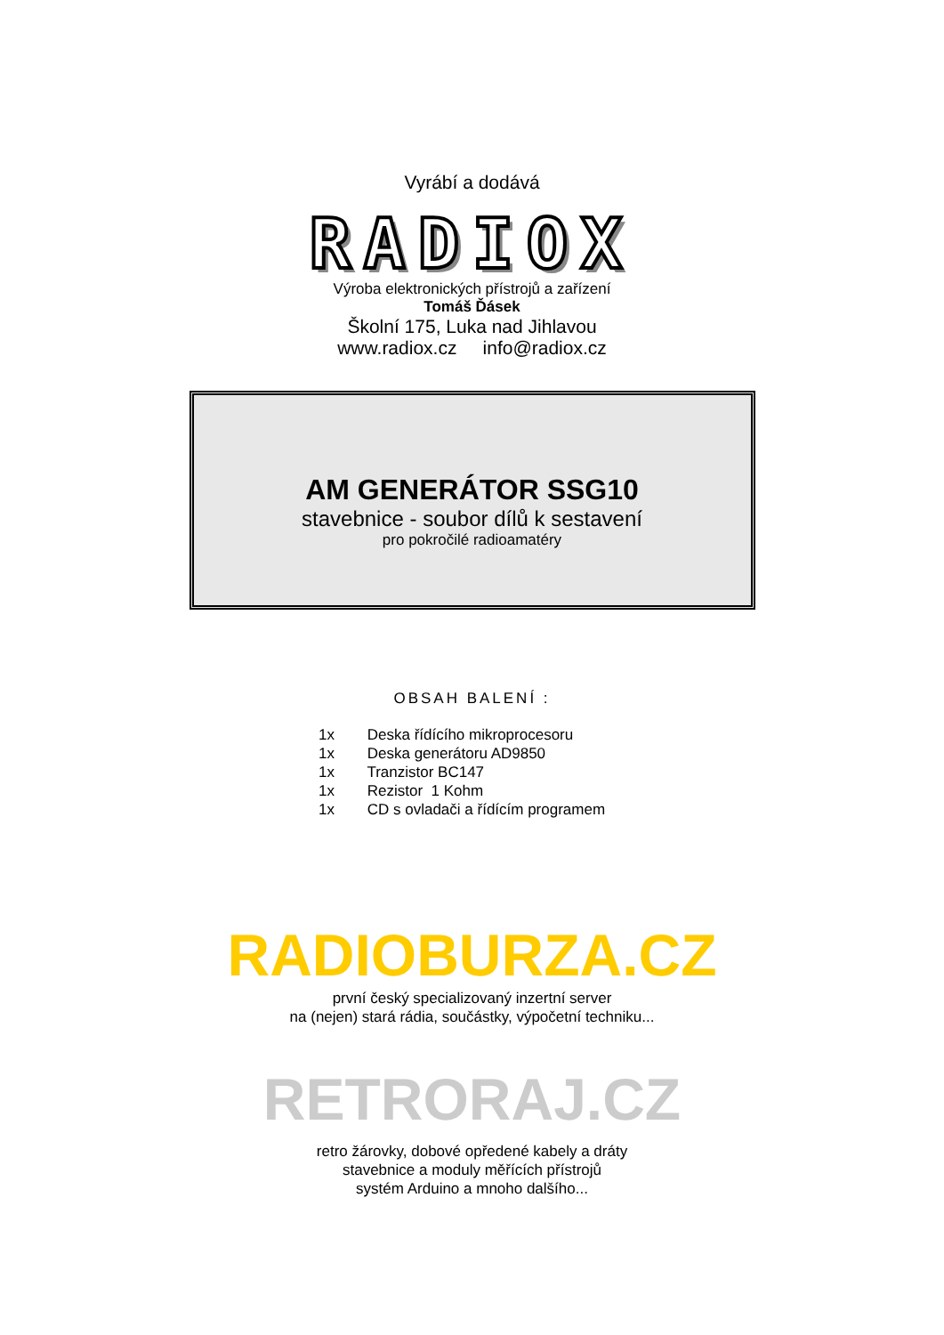Vyrábí a dodává
RADIOX
Výroba elektronických přístrojů a zařízení
Tomáš Ďásek
Školní 175, Luka nad Jihlavou
www.radiox.cz info@radiox.cz
AM GENERÁTOR SSG10
stavebnice - soubor dílů k sestavení
pro pokročilé radioamatéry
OBSAH BALENÍ :
1x Deska řídícího mikroprocesoru
1x Deska generátoru AD9850
1x Tranzistor BC147
1x Rezistor 1 Kohm
1x CD s ovladači a řídícím programem
RADIOBURZA.CZ
první český specializovaný inzertní server
na (nejen) stará rádia, součástky, výpočetní techniku...
RETRORAJ.CZ
retro žárovky, dobové opředené kabely a dráty
stavebnice a moduly měřících přístrojů
systém Arduino a mnoho dalšího...